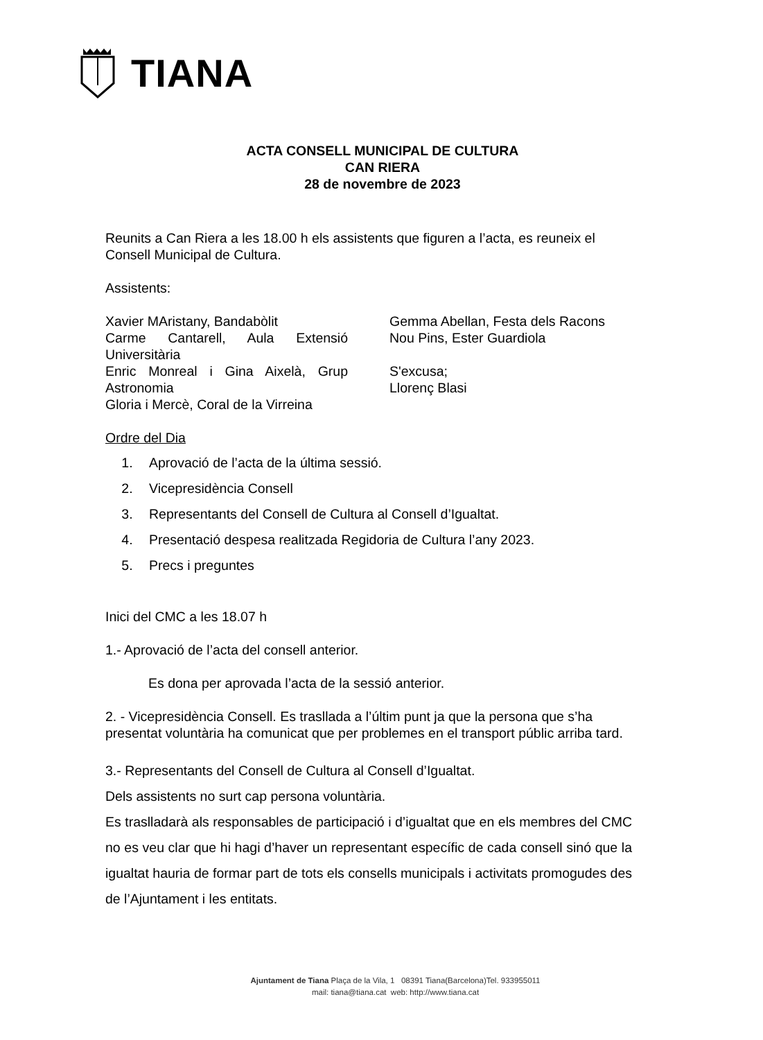TIANA
ACTA CONSELL MUNICIPAL DE CULTURA
CAN RIERA
28 de novembre de 2023
Reunits a Can Riera a les 18.00 h els assistents que figuren a l’acta, es reuneix el Consell Municipal de Cultura.
Assistents:
Xavier MAristany, Bandabòlit
Carme Cantarell, Aula Extensió Universitària
Enric Monreal i Gina Aixelà, Grup Astronomia
Gloria i Mercè, Coral de la Virreina
Gemma Abellan, Festa dels Racons
Nou Pins, Ester Guardiola
S'excusa;
Llorenç Blasi
Ordre del Dia
1. Aprovació de l’acta de la última sessió.
2. Vicepresidència Consell
3. Representants del Consell de Cultura al Consell d’Igualtat.
4. Presentació despesa realitzada Regidoria de Cultura l’any 2023.
5. Precs i preguntes
Inici del CMC a les 18.07 h
1.- Aprovació de l’acta del consell anterior.
Es dona per aprovada l’acta de la sessió anterior.
2. - Vicepresidència Consell. Es trasllada a l’últim punt ja que la persona que s’ha presentat voluntària ha comunicat que per problemes en el transport públic arriba tard.
3.- Representants del Consell de Cultura al Consell d’Igualtat.
Dels assistents no surt cap persona voluntària.
Es traslladarà als responsables de participació i d’igualtat que en els membres del CMC no es veu clar que hi hagi d’haver un representant específic de cada consell sinó que la igualtat hauria de formar part de tots els consells municipals i activitats promogudes des de l’Ajuntament i les entitats.
Ajuntament de Tiana Plaça de la Vila, 1 08391 Tiana(Barcelona)Tel. 933955011
mail: tiana@tiana.cat web: http://www.tiana.cat